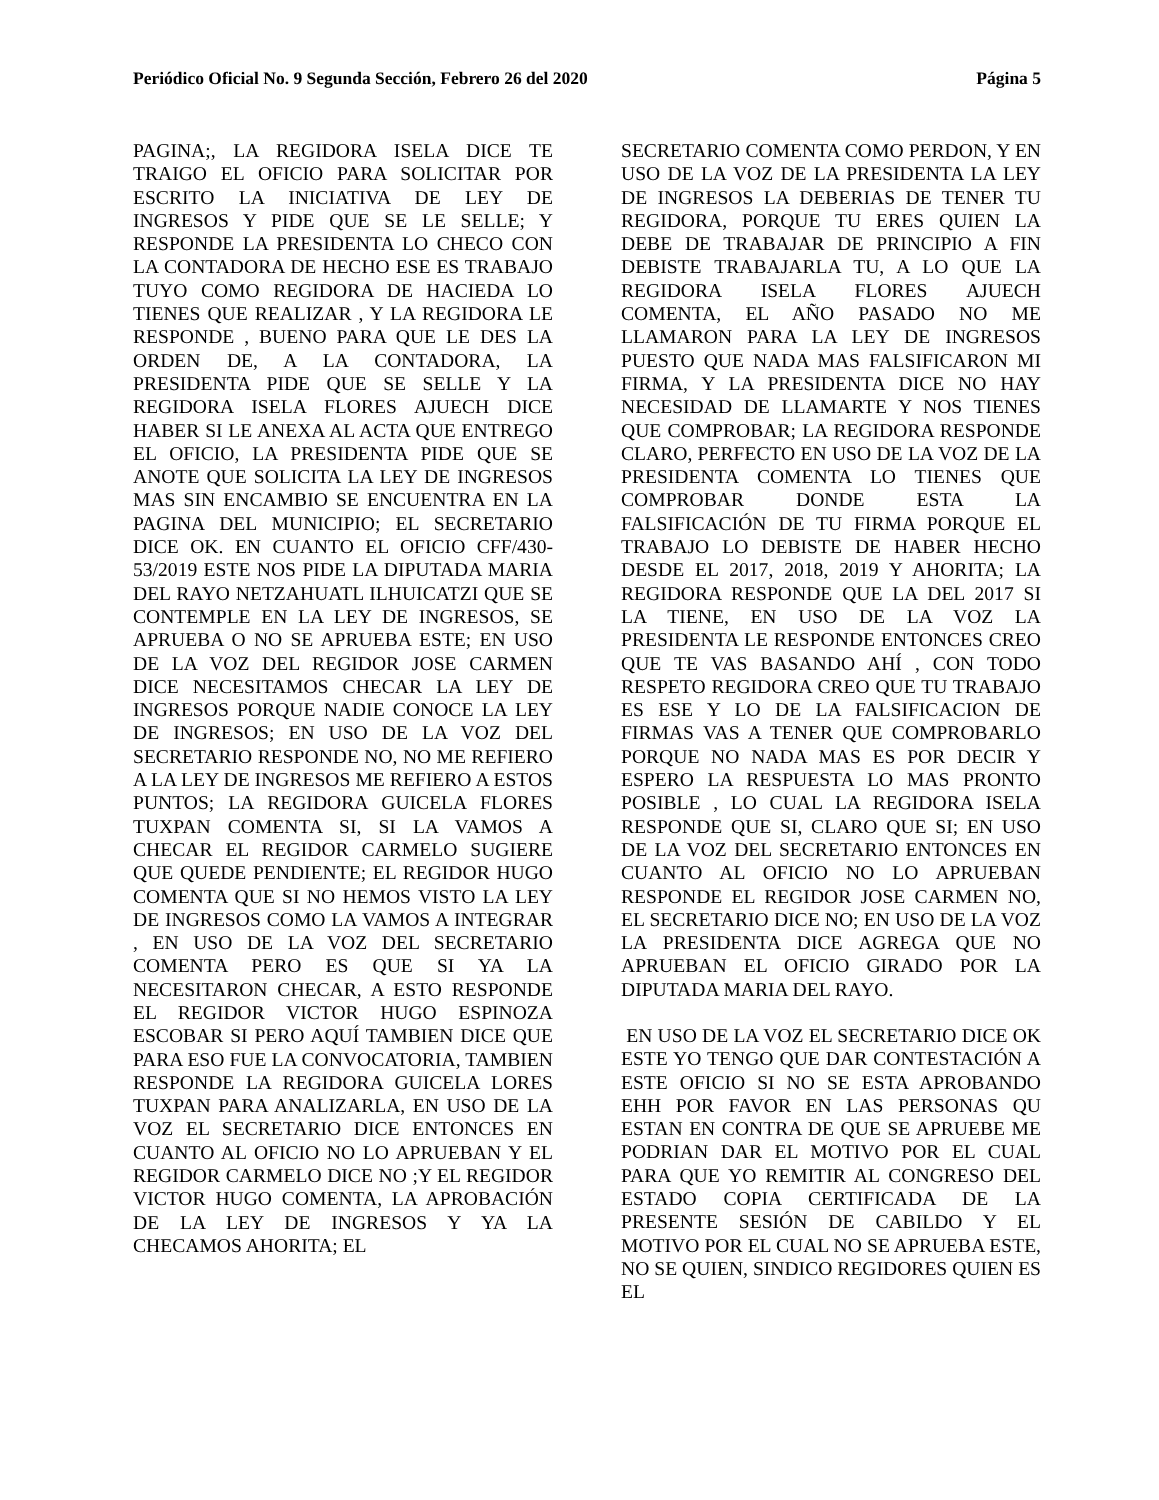Periódico Oficial No. 9 Segunda Sección, Febrero 26 del 2020 Página 5
PAGINA;, LA REGIDORA ISELA DICE TE TRAIGO EL OFICIO PARA SOLICITAR POR ESCRITO LA INICIATIVA DE LEY DE INGRESOS Y PIDE QUE SE LE SELLE; Y RESPONDE LA PRESIDENTA LO CHECO CON LA CONTADORA DE HECHO ESE ES TRABAJO TUYO COMO REGIDORA DE HACIEDA LO TIENES QUE REALIZAR , Y LA REGIDORA LE RESPONDE , BUENO PARA QUE LE DES LA ORDEN DE, A LA CONTADORA, LA PRESIDENTA PIDE QUE SE SELLE Y LA REGIDORA ISELA FLORES AJUECH DICE HABER SI LE ANEXA AL ACTA QUE ENTREGO EL OFICIO, LA PRESIDENTA PIDE QUE SE ANOTE QUE SOLICITA LA LEY DE INGRESOS MAS SIN ENCAMBIO SE ENCUENTRA EN LA PAGINA DEL MUNICIPIO; EL SECRETARIO DICE OK. EN CUANTO EL OFICIO CFF/430-53/2019 ESTE NOS PIDE LA DIPUTADA MARIA DEL RAYO NETZAHUATL ILHUICATZI QUE SE CONTEMPLE EN LA LEY DE INGRESOS, SE APRUEBA O NO SE APRUEBA ESTE; EN USO DE LA VOZ DEL REGIDOR JOSE CARMEN DICE NECESITAMOS CHECAR LA LEY DE INGRESOS PORQUE NADIE CONOCE LA LEY DE INGRESOS; EN USO DE LA VOZ DEL SECRETARIO RESPONDE NO, NO ME REFIERO A LA LEY DE INGRESOS ME REFIERO A ESTOS PUNTOS; LA REGIDORA GUICELA FLORES TUXPAN COMENTA SI, SI LA VAMOS A CHECAR EL REGIDOR CARMELO SUGIERE QUE QUEDE PENDIENTE; EL REGIDOR HUGO COMENTA QUE SI NO HEMOS VISTO LA LEY DE INGRESOS COMO LA VAMOS A INTEGRAR , EN USO DE LA VOZ DEL SECRETARIO COMENTA PERO ES QUE SI YA LA NECESITARON CHECAR, A ESTO RESPONDE EL REGIDOR VICTOR HUGO ESPINOZA ESCOBAR SI PERO AQUÍ TAMBIEN DICE QUE PARA ESO FUE LA CONVOCATORIA, TAMBIEN RESPONDE LA REGIDORA GUICELA LORES TUXPAN PARA ANALIZARLA, EN USO DE LA VOZ EL SECRETARIO DICE ENTONCES EN CUANTO AL OFICIO NO LO APRUEBAN Y EL REGIDOR CARMELO DICE NO ;Y EL REGIDOR VICTOR HUGO COMENTA, LA APROBACIÓN DE LA LEY DE INGRESOS Y YA LA CHECAMOS AHORITA; EL
SECRETARIO COMENTA COMO PERDON, Y EN USO DE LA VOZ DE LA PRESIDENTA LA LEY DE INGRESOS LA DEBERIAS DE TENER TU REGIDORA, PORQUE TU ERES QUIEN LA DEBE DE TRABAJAR DE PRINCIPIO A FIN DEBISTE TRABAJARLA TU, A LO QUE LA REGIDORA ISELA FLORES AJUECH COMENTA, EL AÑO PASADO NO ME LLAMARON PARA LA LEY DE INGRESOS PUESTO QUE NADA MAS FALSIFICARON MI FIRMA, Y LA PRESIDENTA DICE NO HAY NECESIDAD DE LLAMARTE Y NOS TIENES QUE COMPROBAR; LA REGIDORA RESPONDE CLARO, PERFECTO EN USO DE LA VOZ DE LA PRESIDENTA COMENTA LO TIENES QUE COMPROBAR DONDE ESTA LA FALSIFICACIÓN DE TU FIRMA PORQUE EL TRABAJO LO DEBISTE DE HABER HECHO DESDE EL 2017, 2018, 2019 Y AHORITA; LA REGIDORA RESPONDE QUE LA DEL 2017 SI LA TIENE, EN USO DE LA VOZ LA PRESIDENTA LE RESPONDE ENTONCES CREO QUE TE VAS BASANDO AHÍ , CON TODO RESPETO REGIDORA CREO QUE TU TRABAJO ES ESE Y LO DE LA FALSIFICACION DE FIRMAS VAS A TENER QUE COMPROBARLO PORQUE NO NADA MAS ES POR DECIR Y ESPERO LA RESPUESTA LO MAS PRONTO POSIBLE , LO CUAL LA REGIDORA ISELA RESPONDE QUE SI, CLARO QUE SI; EN USO DE LA VOZ DEL SECRETARIO ENTONCES EN CUANTO AL OFICIO NO LO APRUEBAN RESPONDE EL REGIDOR JOSE CARMEN NO, EL SECRETARIO DICE NO; EN USO DE LA VOZ LA PRESIDENTA DICE AGREGA QUE NO APRUEBAN EL OFICIO GIRADO POR LA DIPUTADA MARIA DEL RAYO.
EN USO DE LA VOZ EL SECRETARIO DICE OK ESTE YO TENGO QUE DAR CONTESTACIÓN A ESTE OFICIO SI NO SE ESTA APROBANDO EHH POR FAVOR EN LAS PERSONAS QU ESTAN EN CONTRA DE QUE SE APRUEBE ME PODRIAN DAR EL MOTIVO POR EL CUAL PARA QUE YO REMITIR AL CONGRESO DEL ESTADO COPIA CERTIFICADA DE LA PRESENTE SESIÓN DE CABILDO Y EL MOTIVO POR EL CUAL NO SE APRUEBA ESTE, NO SE QUIEN, SINDICO REGIDORES QUIEN ES EL